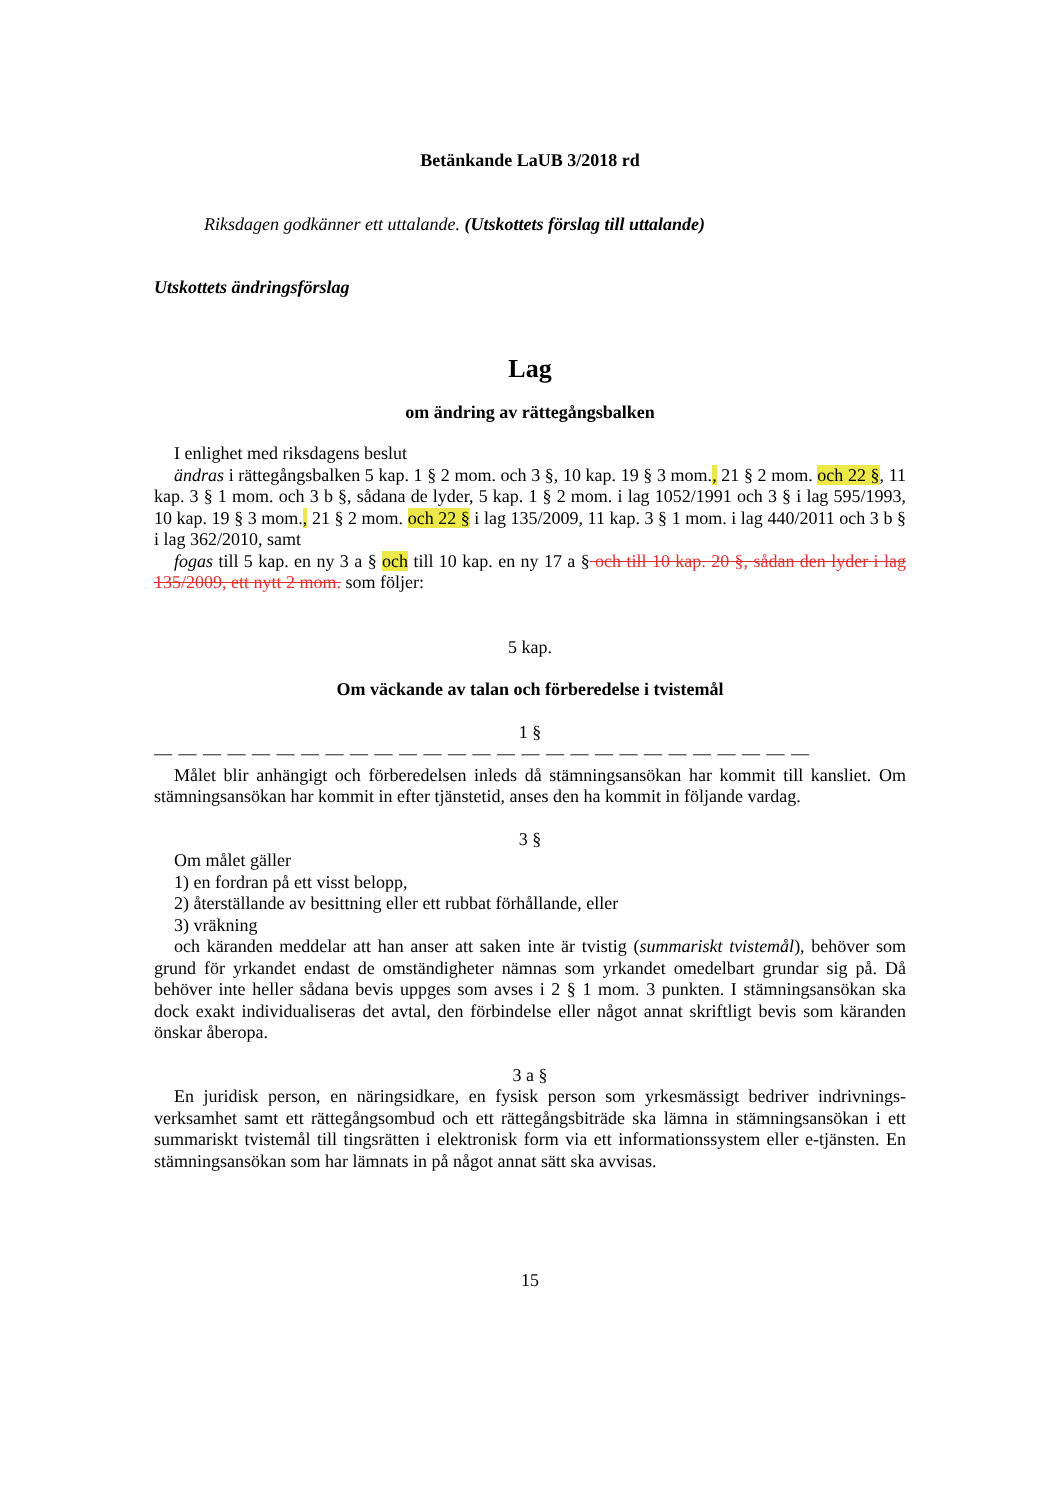Betänkande LaUB 3/2018 rd
Riksdagen godkänner ett uttalande. (Utskottets förslag till uttalande)
Utskottets ändringsförslag
Lag
om ändring av rättegångsbalken
I enlighet med riksdagens beslut
ändras i rättegångsbalken 5 kap. 1 § 2 mom. och 3 §, 10 kap. 19 § 3 mom., 21 § 2 mom. och 22 §, 11 kap. 3 § 1 mom. och 3 b §, sådana de lyder, 5 kap. 1 § 2 mom. i lag 1052/1991 och 3 § i lag 595/1993, 10 kap. 19 § 3 mom., 21 § 2 mom. och 22 § i lag 135/2009, 11 kap. 3 § 1 mom. i lag 440/2011 och 3 b § i lag 362/2010, samt
fogas till 5 kap. en ny 3 a § och till 10 kap. en ny 17 a § och till 10 kap. 20 §, sådan den lyder i lag 135/2009, ett nytt 2 mom. som följer:
5 kap.
Om väckande av talan och förberedelse i tvistemål
1 §
— — — — — — — — — — — — — — — — — — — — — — — — — — —
Målet blir anhängigt och förberedelsen inleds då stämningsansökan har kommit till kansliet. Om stämningsansökan har kommit in efter tjänstetid, anses den ha kommit in följande vardag.
3 §
Om målet gäller
1) en fordran på ett visst belopp,
2) återställande av besittning eller ett rubbat förhållande, eller
3) vräkning
och käranden meddelar att han anser att saken inte är tvistig (summariskt tvistemål), behöver som grund för yrkandet endast de omständigheter nämnas som yrkandet omedelbart grundar sig på. Då behöver inte heller sådana bevis uppges som avses i 2 § 1 mom. 3 punkten. I stämnings­ansökan ska dock exakt individualiseras det avtal, den förbindelse eller något annat skriftligt be­vis som käranden önskar åberopa.
3 a §
En juridisk person, en näringsidkare, en fysisk person som yrkesmässigt bedriver indrivnings­verksamhet samt ett rättegångsombud och ett rättegångsbiträde ska lämna in stämningsansökan i ett summariskt tvistemål till tingsrätten i elektronisk form via ett informationssystem eller e-tjänsten. En stämningsansökan som har lämnats in på något annat sätt ska avvisas.
15